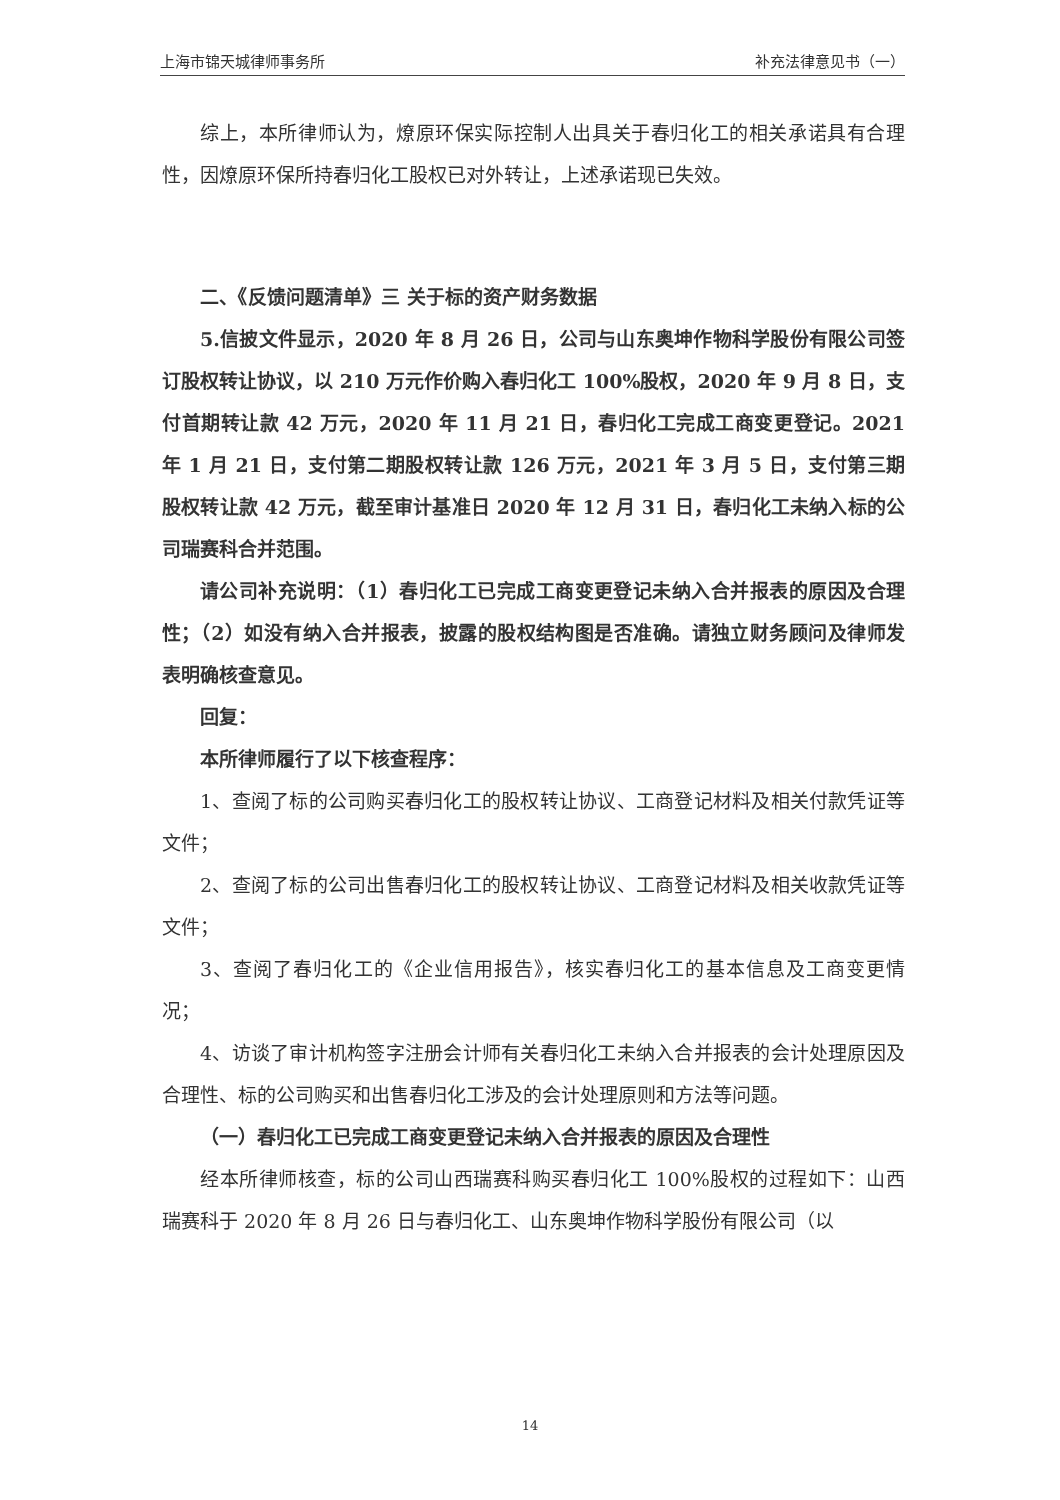上海市锦天城律师事务所 补充法律意见书（一）
综上，本所律师认为，燎原环保实际控制人出具关于春归化工的相关承诺具有合理性，因燎原环保所持春归化工股权已对外转让，上述承诺现已失效。
二、《反馈问题清单》三 关于标的资产财务数据
5.信披文件显示，2020 年 8 月 26 日，公司与山东奥坤作物科学股份有限公司签订股权转让协议，以 210 万元作价购入春归化工 100%股权，2020 年 9 月 8 日，支付首期转让款 42 万元，2020 年 11 月 21 日，春归化工完成工商变更登记。2021 年 1 月 21 日，支付第二期股权转让款 126 万元，2021 年 3 月 5 日，支付第三期股权转让款 42 万元，截至审计基准日 2020 年 12 月 31 日，春归化工未纳入标的公司瑞赛科合并范围。
请公司补充说明：（1）春归化工已完成工商变更登记未纳入合并报表的原因及合理性；（2）如没有纳入合并报表，披露的股权结构图是否准确。请独立财务顾问及律师发表明确核查意见。
回复：
本所律师履行了以下核查程序：
1、查阅了标的公司购买春归化工的股权转让协议、工商登记材料及相关付款凭证等文件；
2、查阅了标的公司出售春归化工的股权转让协议、工商登记材料及相关收款凭证等文件；
3、查阅了春归化工的《企业信用报告》，核实春归化工的基本信息及工商变更情况；
4、访谈了审计机构签字注册会计师有关春归化工未纳入合并报表的会计处理原因及合理性、标的公司购买和出售春归化工涉及的会计处理原则和方法等问题。
（一）春归化工已完成工商变更登记未纳入合并报表的原因及合理性
经本所律师核查，标的公司山西瑞赛科购买春归化工 100%股权的过程如下：山西瑞赛科于 2020 年 8 月 26 日与春归化工、山东奥坤作物科学股份有限公司（以
14